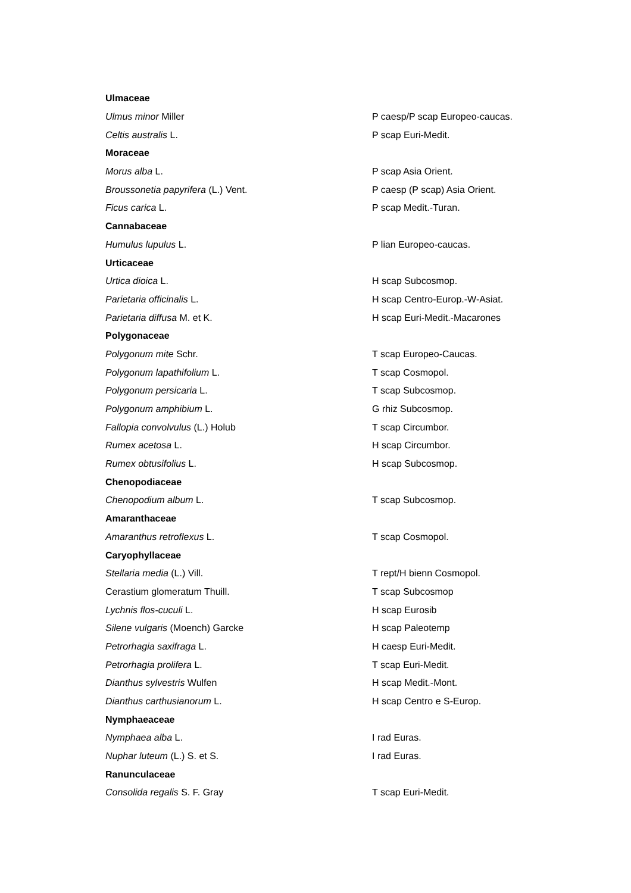| Ulmaceae | |
| Ulmus minor Miller | P caesp/P scap Europeo-caucas. |
| Celtis australis L. | P scap Euri-Medit. |
| Moraceae | |
| Morus alba L. | P scap Asia Orient. |
| Broussonetia papyrifera (L.) Vent. | P caesp (P scap) Asia Orient. |
| Ficus carica L. | P scap Medit.-Turan. |
| Cannabaceae | |
| Humulus lupulus L. | P lian Europeo-caucas. |
| Urticaceae | |
| Urtica dioica L. | H scap Subcosmop. |
| Parietaria officinalis L. | H scap Centro-Europ.-W-Asiat. |
| Parietaria diffusa M. et K. | H scap Euri-Medit.-Macarones |
| Polygonaceae | |
| Polygonum mite Schr. | T scap Europeo-Caucas. |
| Polygonum lapathifolium L. | T scap Cosmopol. |
| Polygonum persicaria L. | T scap Subcosmop. |
| Polygonum amphibium L. | G rhiz Subcosmop. |
| Fallopia convolvulus (L.) Holub | T scap Circumbor. |
| Rumex acetosa L. | H scap Circumbor. |
| Rumex obtusifolius L. | H scap Subcosmop. |
| Chenopodiaceae | |
| Chenopodium album L. | T scap Subcosmop. |
| Amaranthaceae | |
| Amaranthus retroflexus L. | T scap Cosmopol. |
| Caryophyllaceae | |
| Stellaria media (L.) Vill. | T rept/H bienn Cosmopol. |
| Cerastium glomeratum Thuill. | T scap Subcosmop |
| Lychnis flos-cuculi L. | H scap Eurosib |
| Silene vulgaris (Moench) Garcke | H scap Paleotemp |
| Petrorhagia saxifraga L. | H caesp Euri-Medit. |
| Petrorhagia prolifera L. | T scap Euri-Medit. |
| Dianthus sylvestris Wulfen | H scap Medit.-Mont. |
| Dianthus carthusianorum L. | H scap Centro e S-Europ. |
| Nymphaeaceae | |
| Nymphaea alba L. | I rad Euras. |
| Nuphar luteum (L.) S. et S. | I rad Euras. |
| Ranunculaceae | |
| Consolida regalis S. F. Gray | T scap Euri-Medit. |